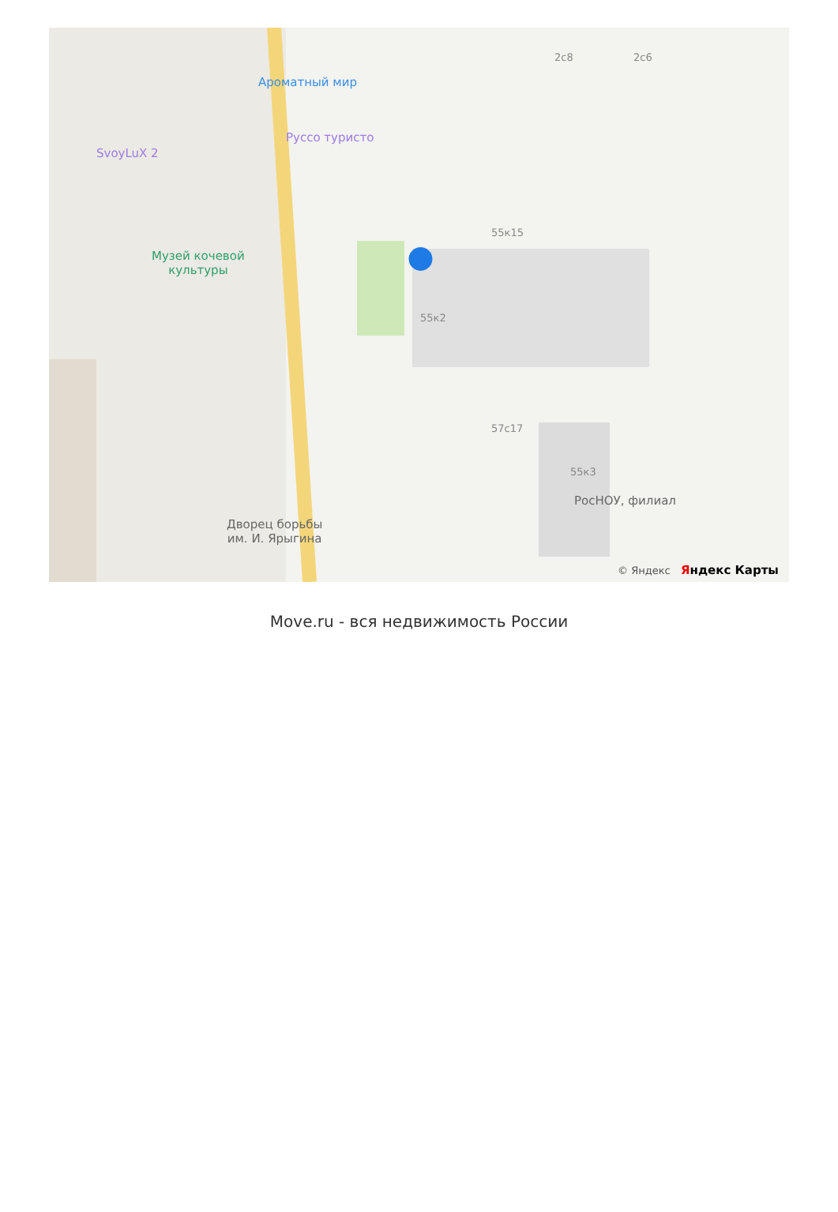55к2
55к15
2с8 2с6
57с17
55к3
Ароматный мир
Руссо туристо
SvoyLuX 2
Музей кочевой
культуры
Дворец борьбы
им. И. Ярыгина
РосНОУ, филиал
© Яндекс Яндекс Карты
Move.ru - вся недвижимость России